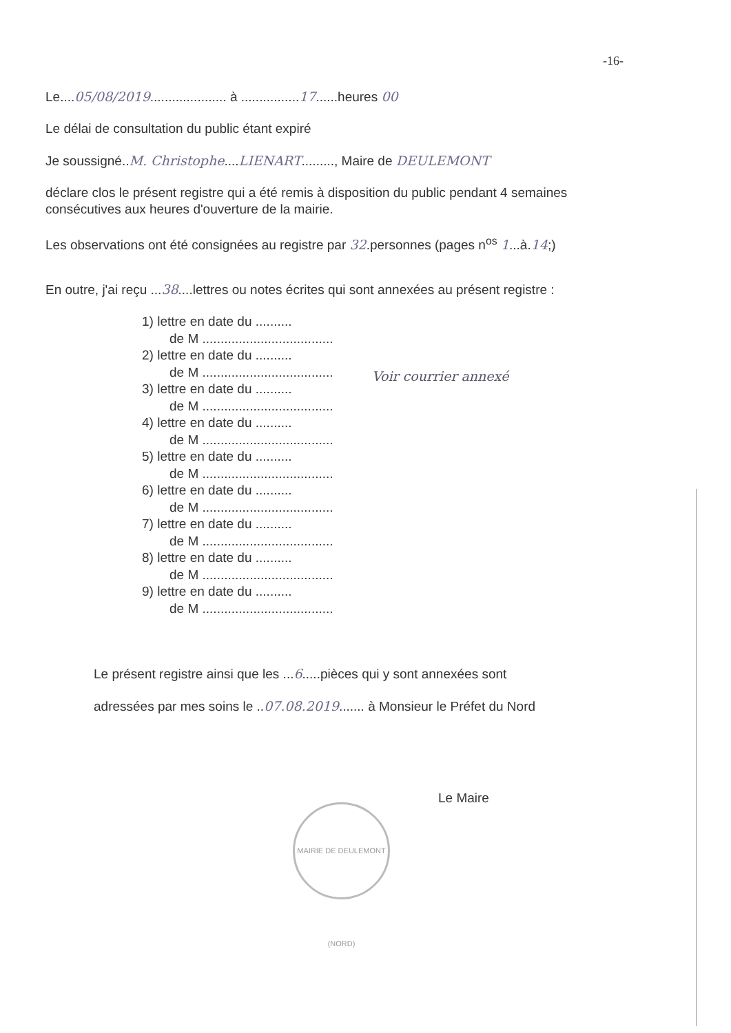-16-
Le....05/08/2019..................... à ................17......heures 00
Le délai de consultation du public étant expiré
Je soussigné..M. Christophe....LIENART........., Maire de DEULEMONT
déclare clos le présent registre qui a été remis à disposition du public pendant 4 semaines consécutives aux heures d'ouverture de la mairie.
Les observations ont été consignées au registre par 32.personnes (pages n<sup>os</sup> 1...à.14;)
En outre, j'ai reçu ...38....lettres ou notes écrites qui sont annexées au présent registre :
1) lettre en date du ..........
de M ....................................
2) lettre en date du ..........
de M ....................................
3) lettre en date du ..........
de M ....................................
4) lettre en date du ..........
de M ....................................
5) lettre en date du ..........
de M ....................................
6) lettre en date du ..........
de M ....................................
7) lettre en date du ..........
de M ....................................
8) lettre en date du ..........
de M ....................................
9) lettre en date du ..........
de M ....................................
Le présent registre ainsi que les ...6.....pièces qui y sont annexées sont
adressées par mes soins le ..07.08.2019....... à Monsieur le Préfet du Nord
Le Maire
Voir courrier annexé
MAIRIE DE DEULEMONT (NORD)